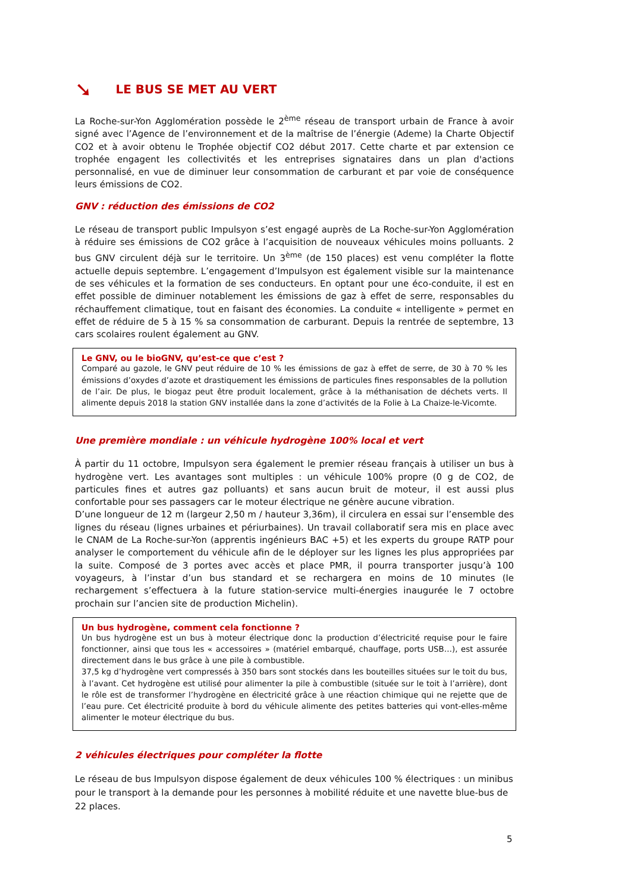➘ LE BUS SE MET AU VERT
La Roche-sur-Yon Agglomération possède le 2<sup>ème</sup> réseau de transport urbain de France à avoir signé avec l’Agence de l’environnement et de la maîtrise de l’énergie (Ademe) la Charte Objectif CO2 et à avoir obtenu le Trophée objectif CO2 début 2017. Cette charte et par extension ce trophée engagent les collectivités et les entreprises signataires dans un plan d'actions personnalisé, en vue de diminuer leur consommation de carburant et par voie de conséquence leurs émissions de CO2.
GNV : réduction des émissions de CO2
Le réseau de transport public Impulsyon s’est engagé auprès de La Roche-sur-Yon Agglomération à réduire ses émissions de CO2 grâce à l’acquisition de nouveaux véhicules moins polluants. 2 bus GNV circulent déjà sur le territoire. Un 3<sup>ème</sup> (de 150 places) est venu compléter la flotte actuelle depuis septembre. L’engagement d’Impulsyon est également visible sur la maintenance de ses véhicules et la formation de ses conducteurs. En optant pour une éco-conduite, il est en effet possible de diminuer notablement les émissions de gaz à effet de serre, responsables du réchauffement climatique, tout en faisant des économies. La conduite « intelligente » permet en effet de réduire de 5 à 15 % sa consommation de carburant. Depuis la rentrée de septembre, 13 cars scolaires roulent également au GNV.
Le GNV, ou le bioGNV, qu’est-ce que c’est ?
Comparé au gazole, le GNV peut réduire de 10 % les émissions de gaz à effet de serre, de 30 à 70 % les émissions d’oxydes d’azote et drastiquement les émissions de particules fines responsables de la pollution de l’air. De plus, le biogaz peut être produit localement, grâce à la méthanisation de déchets verts. Il alimente depuis 2018 la station GNV installée dans la zone d’activités de la Folie à La Chaize-le-Vicomte.
Une première mondiale : un véhicule hydrogène 100% local et vert
À partir du 11 octobre, Impulsyon sera également le premier réseau français à utiliser un bus à hydrogène vert. Les avantages sont multiples : un véhicule 100% propre (0 g de CO2, de particules fines et autres gaz polluants) et sans aucun bruit de moteur, il est aussi plus confortable pour ses passagers car le moteur électrique ne génère aucune vibration.
D’une longueur de 12 m (largeur 2,50 m / hauteur 3,36m), il circulera en essai sur l’ensemble des lignes du réseau (lignes urbaines et périurbaines). Un travail collaboratif sera mis en place avec le CNAM de La Roche-sur-Yon (apprentis ingénieurs BAC +5) et les experts du groupe RATP pour analyser le comportement du véhicule afin de le déployer sur les lignes les plus appropriées par la suite. Composé de 3 portes avec accès et place PMR, il pourra transporter jusqu’à 100 voyageurs, à l’instar d’un bus standard et se rechargera en moins de 10 minutes (le rechargement s’effectuera à la future station-service multi-énergies inaugurée le 7 octobre prochain sur l’ancien site de production Michelin).
Un bus hydrogène, comment cela fonctionne ?
Un bus hydrogène est un bus à moteur électrique donc la production d’électricité requise pour le faire fonctionner, ainsi que tous les « accessoires » (matériel embarqué, chauffage, ports USB…), est assurée directement dans le bus grâce à une pile à combustible.
37,5 kg d’hydrogène vert compressés à 350 bars sont stockés dans les bouteilles situées sur le toit du bus, à l’avant. Cet hydrogène est utilisé pour alimenter la pile à combustible (située sur le toit à l’arrière), dont le rôle est de transformer l’hydrogène en électricité grâce à une réaction chimique qui ne rejette que de l’eau pure. Cet électricité produite à bord du véhicule alimente des petites batteries qui vont-elles-même alimenter le moteur électrique du bus.
2 véhicules électriques pour compléter la flotte
Le réseau de bus Impulsyon dispose également de deux véhicules 100 % électriques : un minibus pour le transport à la demande pour les personnes à mobilité réduite et une navette blue-bus de 22 places.
5